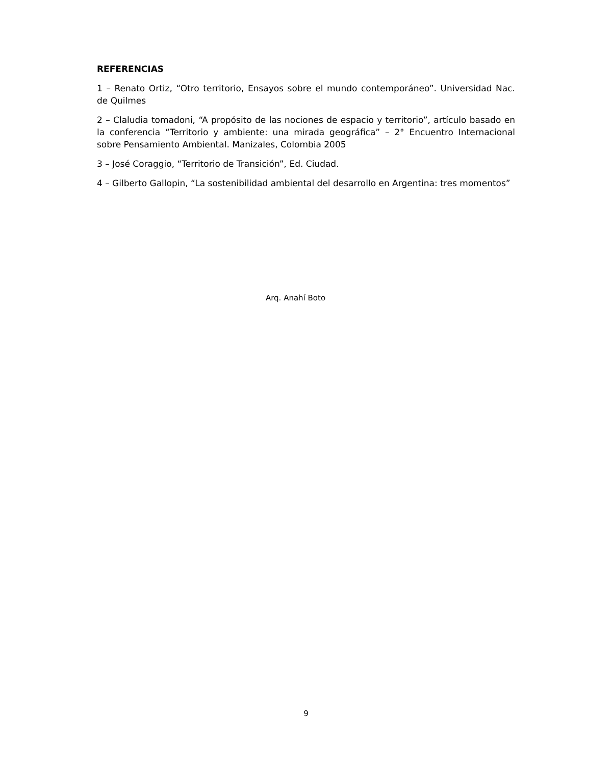REFERENCIAS
1 – Renato Ortiz, “Otro territorio, Ensayos sobre el mundo contemporáneo”. Universidad Nac. de Quilmes
2 – Claludia tomadoni, “A propósito de las nociones de espacio y territorio”, artículo basado en la conferencia “Territorio y ambiente: una mirada geográfica” – 2° Encuentro Internacional sobre Pensamiento Ambiental. Manizales, Colombia 2005
3 – José Coraggio, “Territorio de Transición”, Ed. Ciudad.
4 – Gilberto Gallopin, “La sostenibilidad ambiental del desarrollo en Argentina: tres momentos”
Arq. Anahí Boto
9